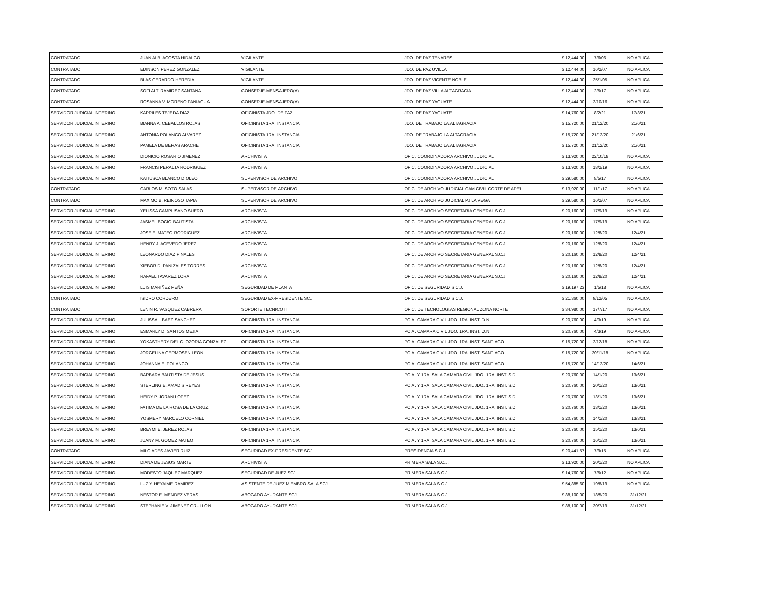| CONTRATADO | JUAN ALB. ACOSTA HIDALGO | VIGILANTE | JDO. DE PAZ TENARES | $ 12,444.00 | 7/6/06 | NO APLICA |
| CONTRATADO | EDINSON PEREZ GONZALEZ | VIGILANTE | JDO. DE PAZ UVILLA | $ 12,444.00 | 16/2/07 | NO APLICA |
| CONTRATADO | BLAS GERARDO HEREDIA | VIGILANTE | JDO. DE PAZ VICENTE NOBLE | $ 12,444.00 | 25/1/05 | NO APLICA |
| CONTRATADO | SOFI ALT. RAMIREZ SANTANA | CONSERJE-MENSAJERO(A) | JDO. DE PAZ VILLA ALTAGRACIA | $ 12,444.00 | 2/5/17 | NO APLICA |
| CONTRATADO | ROSANNA V. MORENO PANIAGUA | CONSERJE-MENSAJERO(A) | JDO. DE PAZ YAGUATE | $ 12,444.00 | 3/10/16 | NO APLICA |
| SERVIDOR JUDICIAL INTERINO | KAPRILES TEJEDA DIAZ | OFICINISTA JDO. DE PAZ | JDO. DE PAZ YAGUATE | $ 14,760.00 | 8/2/21 | 17/3/21 |
| SERVIDOR JUDICIAL INTERINO | BIANNA A. CEBALLOS ROJAS | OFICINISTA 1RA. INSTANCIA | JDO. DE TRABAJO LA ALTAGRACIA | $ 15,720.00 | 21/12/20 | 21/6/21 |
| SERVIDOR JUDICIAL INTERINO | ANTONIA POLANCO ALVAREZ | OFICINISTA 1RA. INSTANCIA | JDO. DE TRABAJO LA ALTAGRACIA | $ 15,720.00 | 21/12/20 | 21/6/21 |
| SERVIDOR JUDICIAL INTERINO | PAMELA DE BERAS ARACHE | OFICINISTA 1RA. INSTANCIA | JDO. DE TRABAJO LA ALTAGRACIA | $ 15,720.00 | 21/12/20 | 21/6/21 |
| SERVIDOR JUDICIAL INTERINO | DIONICIO ROSARIO JIMENEZ | ARCHIVISTA | OFIC. COORDINADORA ARCHIVO JUDICIAL | $ 13,920.00 | 22/10/18 | NO APLICA |
| SERVIDOR JUDICIAL INTERINO | FRANCIS PERALTA RODRIGUEZ | ARCHIVISTA | OFIC. COORDINADORA ARCHIVO JUDICIAL | $ 13,920.00 | 18/2/19 | NO APLICA |
| SERVIDOR JUDICIAL INTERINO | KATIUSCA BLANCO D´OLEO | SUPERVISOR DE ARCHIVO | OFIC. COORDINADORA ARCHIVO JUDICIAL | $ 29,580.00 | 8/5/17 | NO APLICA |
| CONTRATADO | CARLOS M. SOTO SALAS | SUPERVISOR DE ARCHIVO | OFIC. DE ARCHIVO JUDICIAL CAM.CIVIL CORTE DE APEL | $ 13,920.00 | 11/1/17 | NO APLICA |
| CONTRATADO | MAXIMO B. REINOSO TAPIA | SUPERVISOR DE ARCHIVO | OFIC. DE ARCHIVO JUDICIAL PJ LA VEGA | $ 29,580.00 | 16/2/07 | NO APLICA |
| SERVIDOR JUDICIAL INTERINO | YELISSA CAMPUSANO SUERO | ARCHIVISTA | OFIC. DE ARCHIVO SECRETARIA GENERAL S.C.J. | $ 20,160.00 | 17/9/19 | NO APLICA |
| SERVIDOR JUDICIAL INTERINO | JASMEL BOCIO BAUTISTA | ARCHIVISTA | OFIC. DE ARCHIVO SECRETARIA GENERAL S.C.J. | $ 20,160.00 | 17/9/19 | NO APLICA |
| SERVIDOR JUDICIAL INTERINO | JOSE E. MATEO RODRIGUEZ | ARCHIVISTA | OFIC. DE ARCHIVO SECRETARIA GENERAL S.C.J. | $ 20,160.00 | 12/8/20 | 12/4/21 |
| SERVIDOR JUDICIAL INTERINO | HENRY J. ACEVEDO JEREZ | ARCHIVISTA | OFIC. DE ARCHIVO SECRETARIA GENERAL S.C.J. | $ 20,160.00 | 12/8/20 | 12/4/21 |
| SERVIDOR JUDICIAL INTERINO | LEONARDO DIAZ PINALES | ARCHIVISTA | OFIC. DE ARCHIVO SECRETARIA GENERAL S.C.J. | $ 20,160.00 | 12/8/20 | 12/4/21 |
| SERVIDOR JUDICIAL INTERINO | XIEBOR D. PANIZALES TORRES | ARCHIVISTA | OFIC. DE ARCHIVO SECRETARIA GENERAL S.C.J. | $ 20,160.00 | 12/8/20 | 12/4/21 |
| SERVIDOR JUDICIAL INTERINO | RAFAEL TAVAREZ LORA | ARCHIVISTA | OFIC. DE ARCHIVO SECRETARIA GENERAL S.C.J. | $ 20,160.00 | 12/8/20 | 12/4/21 |
| SERVIDOR JUDICIAL INTERINO | LUIS MARIÑEZ PEÑA | SEGURIDAD DE PLANTA | OFIC. DE SEGURIDAD S.C.J. | $ 19,197.23 | 1/5/18 | NO APLICA |
| CONTRATADO | ISIDRO CORDERO | SEGURIDAD EX-PRESIDENTE SCJ | OFIC. DE SEGURIDAD S.C.J. | $ 21,360.00 | 9/12/05 | NO APLICA |
| CONTRATADO | LENIN R. VASQUEZ CABRERA | SOPORTE TECNICO II | OFIC. DE TECNOLOGIAS REGIONAL ZONA NORTE | $ 34,980.00 | 17/7/17 | NO APLICA |
| SERVIDOR JUDICIAL INTERINO | JULISSA I. BAEZ SANCHEZ | OFICINISTA 1RA. INSTANCIA | PCIA. CAMARA CIVIL JDO. 1RA. INST. D.N. | $ 20,760.00 | 4/3/19 | NO APLICA |
| SERVIDOR JUDICIAL INTERINO | ESMARLY D. SANTOS MEJIA | OFICINISTA 1RA. INSTANCIA | PCIA. CAMARA CIVIL JDO. 1RA. INST. D.N. | $ 20,760.00 | 4/3/19 | NO APLICA |
| SERVIDOR JUDICIAL INTERINO | YOKASTHERY DEL C. OZORIA GONZALEZ | OFICINISTA 1RA. INSTANCIA | PCIA. CAMARA CIVIL JDO. 1RA. INST. SANTIAGO | $ 15,720.00 | 3/12/18 | NO APLICA |
| SERVIDOR JUDICIAL INTERINO | JORGELINA GERMOSEN LEON | OFICINISTA 1RA. INSTANCIA | PCIA. CAMARA CIVIL JDO. 1RA. INST. SANTIAGO | $ 15,720.00 | 30/11/18 | NO APLICA |
| SERVIDOR JUDICIAL INTERINO | JOHANNA E. POLANCO | OFICINISTA 1RA. INSTANCIA | PCIA. CAMARA CIVIL JDO. 1RA. INST. SANTIAGO | $ 15,720.00 | 14/12/20 | 14/6/21 |
| SERVIDOR JUDICIAL INTERINO | BARBARA BAUTISTA DE JESUS | OFICINISTA 1RA. INSTANCIA | PCIA. Y 1RA. SALA CAMARA CIVIL JDO. 1RA. INST. S.D | $ 20,760.00 | 14/1/20 | 13/6/21 |
| SERVIDOR JUDICIAL INTERINO | STERLING E. AMADIS REYES | OFICINISTA 1RA. INSTANCIA | PCIA. Y 1RA. SALA CAMARA CIVIL JDO. 1RA. INST. S.D | $ 20,760.00 | 20/1/20 | 13/6/21 |
| SERVIDOR JUDICIAL INTERINO | HEIDY P. JORAN LOPEZ | OFICINISTA 1RA. INSTANCIA | PCIA. Y 1RA. SALA CAMARA CIVIL JDO. 1RA. INST. S.D | $ 20,760.00 | 13/1/20 | 13/6/21 |
| SERVIDOR JUDICIAL INTERINO | FATIMA DE LA ROSA DE LA CRUZ | OFICINISTA 1RA. INSTANCIA | PCIA. Y 1RA. SALA CAMARA CIVIL JDO. 1RA. INST. S.D | $ 20,760.00 | 13/1/20 | 13/6/21 |
| SERVIDOR JUDICIAL INTERINO | YOSMERY MARCELO CORNIEL | OFICINISTA 1RA. INSTANCIA | PCIA. Y 1RA. SALA CAMARA CIVIL JDO. 1RA. INST. S.D | $ 20,760.00 | 14/1/20 | 13/3/21 |
| SERVIDOR JUDICIAL INTERINO | BREYMI E. JEREZ ROJAS | OFICINISTA 1RA. INSTANCIA | PCIA. Y 1RA. SALA CAMARA CIVIL JDO. 1RA. INST. S.D | $ 20,760.00 | 15/1/20 | 13/6/21 |
| SERVIDOR JUDICIAL INTERINO | JUANY M. GOMEZ MATEO | OFICINISTA 1RA. INSTANCIA | PCIA. Y 1RA. SALA CAMARA CIVIL JDO. 1RA. INST. S.D | $ 20,760.00 | 16/1/20 | 13/6/21 |
| CONTRATADO | MILCIADES JAVIER RUIZ | SEGURIDAD EX-PRESIDENTE SCJ | PRESIDENCIA S.C.J. | $ 20,441.57 | 7/9/15 | NO APLICA |
| SERVIDOR JUDICIAL INTERINO | DIANA DE JESUS MARTE | ARCHIVISTA | PRIMERA SALA S.C.J. | $ 13,920.00 | 20/1/20 | NO APLICA |
| SERVIDOR JUDICIAL INTERINO | MODESTO JAQUEZ MARQUEZ | SEGURIDAD DE JUEZ SCJ | PRIMERA SALA S.C.J. | $ 14,760.00 | 7/5/12 | NO APLICA |
| SERVIDOR JUDICIAL INTERINO | LUZ Y. HEYAIME RAMIREZ | ASISTENTE DE JUEZ MIEMBRO SALA SCJ | PRIMERA SALA S.C.J. | $ 54,885.60 | 19/8/19 | NO APLICA |
| SERVIDOR JUDICIAL INTERINO | NESTOR E. MENDEZ VERAS | ABOGADO AYUDANTE SCJ | PRIMERA SALA S.C.J. | $ 88,100.00 | 18/5/20 | 31/12/21 |
| SERVIDOR JUDICIAL INTERINO | STEPHANIE V. JIMENEZ GRULLON | ABOGADO AYUDANTE SCJ | PRIMERA SALA S.C.J. | $ 88,100.00 | 30/7/19 | 31/12/21 |